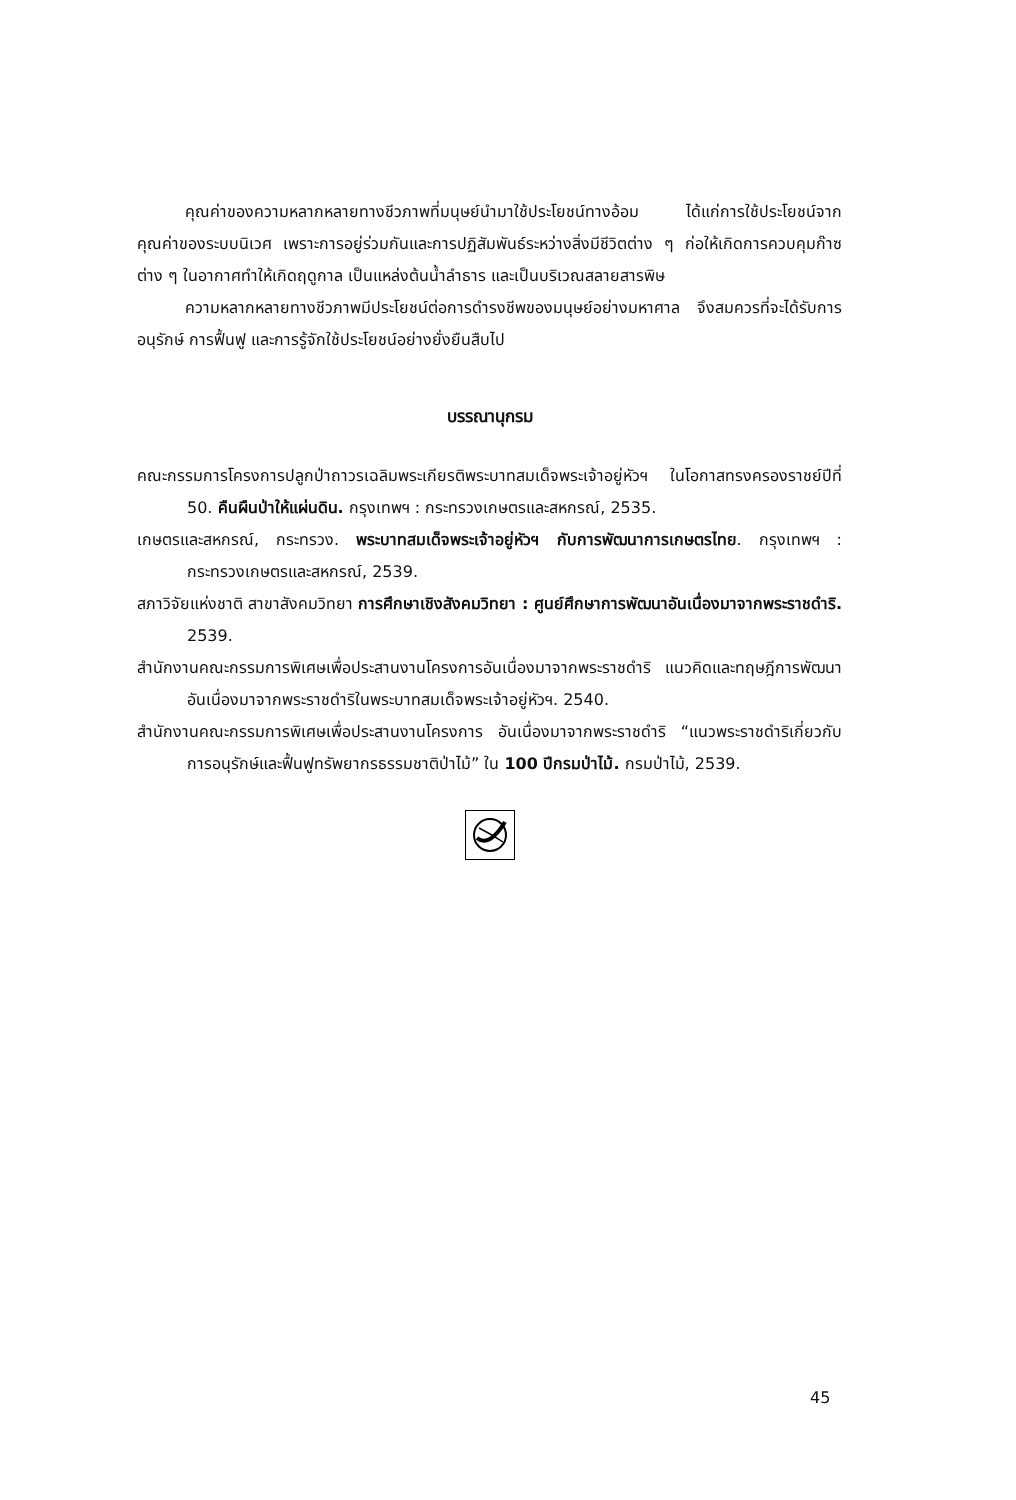คุณค่าของความหลากหลายทางชีวภาพที่มนุษย์นำมาใช้ประโยชน์ทางอ้อม ได้แก่การใช้ประโยชน์จากคุณค่าของระบบนิเวศ เพราะการอยู่ร่วมกันและการปฏิสัมพันธ์ระหว่างสิ่งมีชีวิตต่าง ๆ ก่อให้เกิดการควบคุมก๊าซต่าง ๆ ในอากาศทำให้เกิดฤดูกาล เป็นแหล่งต้นน้ำลำธาร และเป็นบริเวณสลายสารพิษ
ความหลากหลายทางชีวภาพมีประโยชน์ต่อการดำรงชีพของมนุษย์อย่างมหาศาล จึงสมควรที่จะได้รับการอนุรักษ์ การฟื้นฟู และการรู้จักใช้ประโยชน์อย่างยั่งยืนสืบไป
บรรณานุกรม
คณะกรรมการโครงการปลูกป่าถาวรเฉลิมพระเกียรติพระบาทสมเด็จพระเจ้าอยู่หัวฯ ในโอกาสทรงครองราชย์ปีที่ 50. คืนผืนป่าให้แผ่นดิน. กรุงเทพฯ : กระทรวงเกษตรและสหกรณ์, 2535.
เกษตรและสหกรณ์, กระทรวง. พระบาทสมเด็จพระเจ้าอยู่หัวฯ กับการพัฒนาการเกษตรไทย. กรุงเทพฯ : กระทรวงเกษตรและสหกรณ์, 2539.
สภาวิจัยแห่งชาติ สาขาสังคมวิทยา การศึกษาเชิงสังคมวิทยา : ศูนย์ศึกษาการพัฒนาอันเนื่องมาจากพระราชดำริ. 2539.
สำนักงานคณะกรรมการพิเศษเพื่อประสานงานโครงการอันเนื่องมาจากพระราชดำริ แนวคิดและทฤษฎีการพัฒนาอันเนื่องมาจากพระราชดำริในพระบาทสมเด็จพระเจ้าอยู่หัวฯ. 2540.
สำนักงานคณะกรรมการพิเศษเพื่อประสานงานโครงการ อันเนื่องมาจากพระราชดำริ “แนวพระราชดำริเกี่ยวกับการอนุรักษ์และฟื้นฟูทรัพยากรธรรมชาติป่าไม้” ใน 100 ปีกรมป่าไม้. กรมป่าไม้, 2539.
45